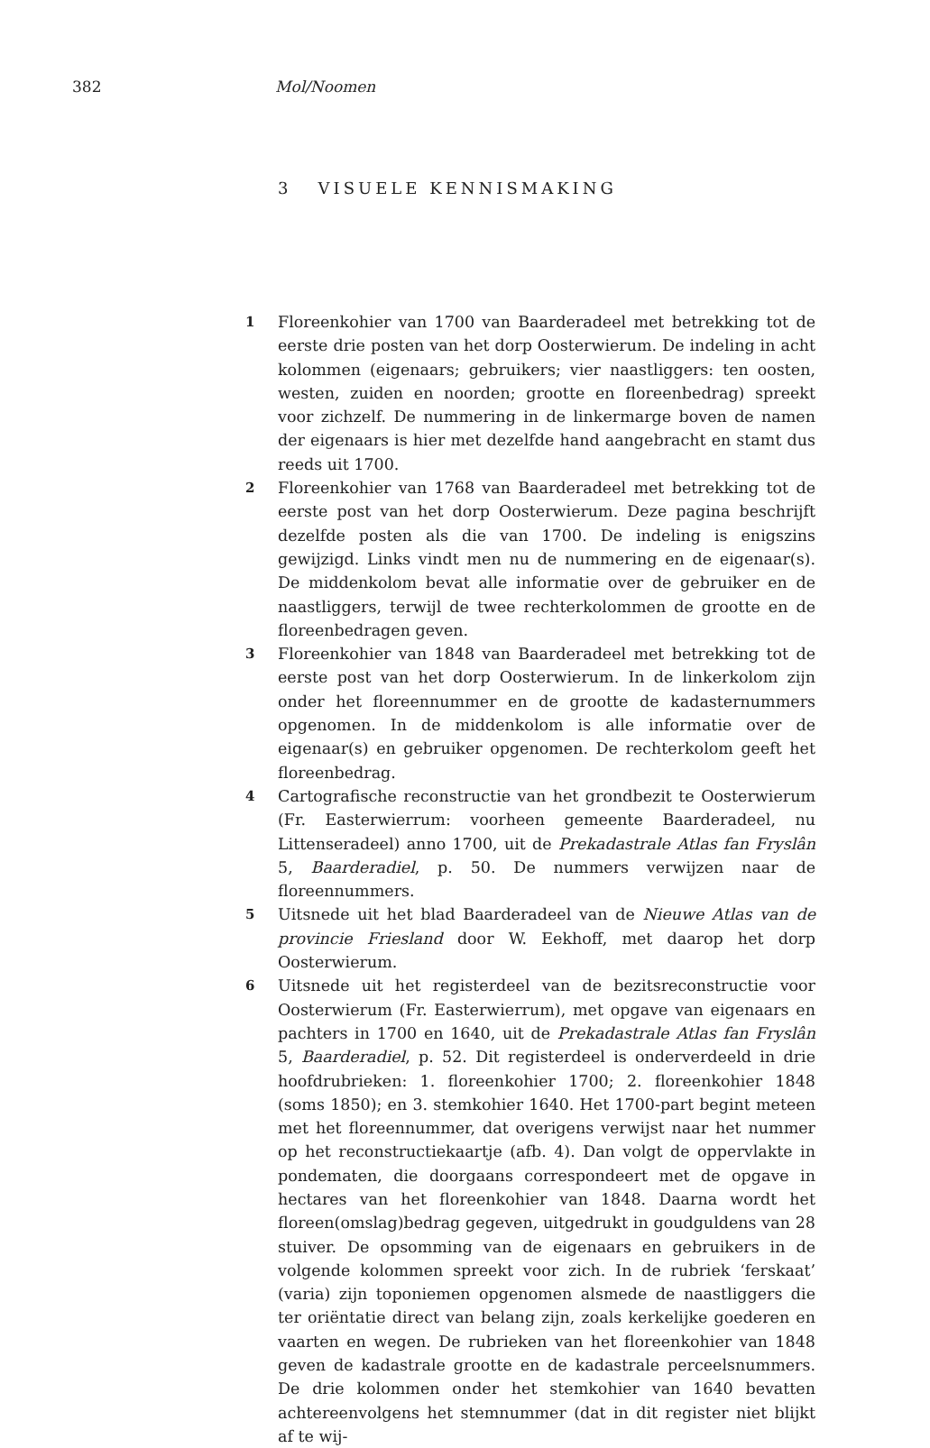382 Mol/Noomen
3 VISUELE KENNISMAKING
1
Floreenkohier van 1700 van Baarderadeel met betrekking tot de eerste drie posten van het dorp Oosterwierum. De indeling in acht kolommen (eigenaars; gebruikers; vier naastliggers: ten oosten, westen, zuiden en noorden; grootte en floreenbedrag) spreekt voor zichzelf. De nummering in de linkermarge boven de namen der eigenaars is hier met dezelfde hand aangebracht en stamt dus reeds uit 1700.
2
Floreenkohier van 1768 van Baarderadeel met betrekking tot de eerste post van het dorp Oosterwierum. Deze pagina beschrijft dezelfde posten als die van 1700. De indeling is enigszins gewijzigd. Links vindt men nu de nummering en de eigenaar(s). De middenkolom bevat alle informatie over de gebruiker en de naastliggers, terwijl de twee rechterkolommen de grootte en de floreenbedragen geven.
3
Floreenkohier van 1848 van Baarderadeel met betrekking tot de eerste post van het dorp Oosterwierum. In de linkerkolom zijn onder het floreennummer en de grootte de kadasternummers opgenomen. In de middenkolom is alle informatie over de eigenaar(s) en gebruiker opgenomen. De rechterkolom geeft het floreenbedrag.
4
Cartografische reconstructie van het grondbezit te Oosterwierum (Fr. Easterwierrum: voorheen gemeente Baarderadeel, nu Littenseradeel) anno 1700, uit de Prekadastrale Atlas fan Fryslân 5, Baarderadiel, p. 50. De nummers verwijzen naar de floreennummers.
5
Uitsnede uit het blad Baarderadeel van de Nieuwe Atlas van de provincie Friesland door W. Eekhoff, met daarop het dorp Oosterwierum.
6
Uitsnede uit het registerdeel van de bezitsreconstructie voor Oosterwierum (Fr. Easterwierrum), met opgave van eigenaars en pachters in 1700 en 1640, uit de Prekadastrale Atlas fan Fryslân 5, Baarderadiel, p. 52. Dit registerdeel is onderverdeeld in drie hoofdrubrieken: 1. floreenkohier 1700; 2. floreenkohier 1848 (soms 1850); en 3. stemkohier 1640. Het 1700-part begint meteen met het floreennummer, dat overigens verwijst naar het nummer op het reconstructiekaartje (afb. 4). Dan volgt de oppervlakte in pondematen, die doorgaans correspondeert met de opgave in hectares van het floreenkohier van 1848. Daarna wordt het floreen(omslag)bedrag gegeven, uitgedrukt in goudguldens van 28 stuiver. De opsomming van de eigenaars en gebruikers in de volgende kolommen spreekt voor zich. In de rubriek ‘ferskaat’ (varia) zijn toponiemen opgenomen alsmede de naastliggers die ter oriëntatie direct van belang zijn, zoals kerkelijke goederen en vaarten en wegen. De rubrieken van het floreenkohier van 1848 geven de kadastrale grootte en de kadastrale perceelsnummers. De drie kolommen onder het stemkohier van 1640 bevatten achtereenvolgens het stemnummer (dat in dit register niet blijkt af te wij-